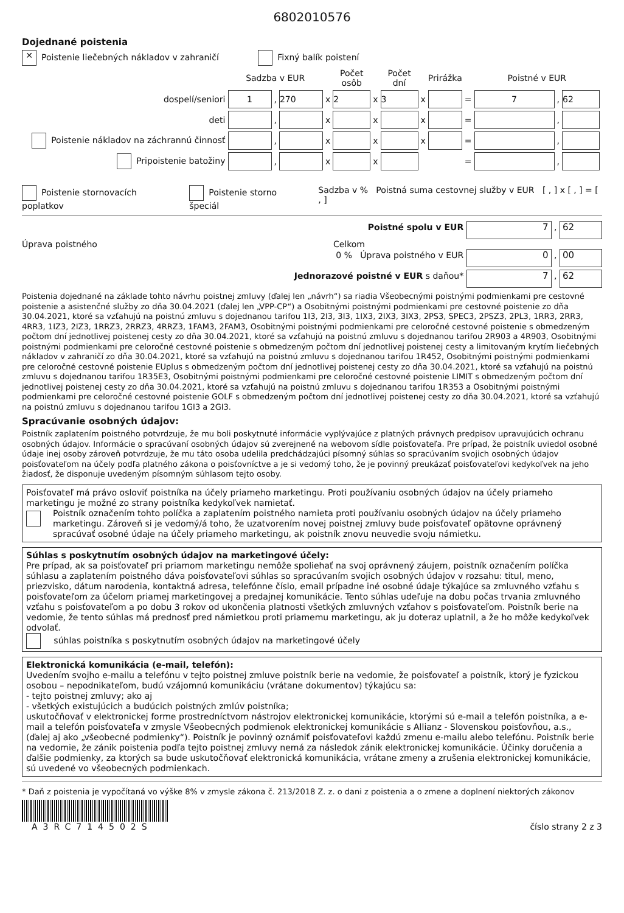6802010576
Dojednané poistenia
✕ Poistenie liečebných nákladov v zahraničí Fixný balík poistení
| | Sadzba v EUR | | | | Počet osôb | | Počet dní | | Prirážka | | Poistné v EUR | | |
| dospelí/seniori | 1 | , | 270 | x | 2 | x | 3 | x | | = | 7 | , | 62 |
| deti | | , | | x | | x | | x | | = | | , | |
| Poistenie nákladov na záchrannú činnosť | | , | | x | | x | | x | | = | | , | |
| Pripoistenie batožiny | | , | | x | | x | | | | = | | , | |
Poistenie stornovacích poplatkov
Poistenie storno špeciál Sadzba v % Poistná suma cestovnej služby v EUR [ , ] x [ , ] = [ , ]
Poistné spolu v EUR 7 , 62
Úprava poistného Celkom
0 % Úprava poistného v EUR 0 , 00
Jednorazové poistné v EUR s daňou* 7 , 62
Poistenia dojednané na základe tohto návrhu poistnej zmluvy (ďalej len „návrh“) sa riadia Všeobecnými poistnými podmienkami pre cestovné poistenie a asistenčné služby zo dňa 30.04.2021 (ďalej len „VPP-CP“) a Osobitnými poistnými podmienkami pre cestovné poistenie zo dňa 30.04.2021, ktoré sa vzťahujú na poistnú zmluvu s dojednanou tarifou 1I3, 2I3, 3I3, 1IX3, 2IX3, 3IX3, 2PS3, SPEC3, 2PSZ3, 2PL3, 1RR3, 2RR3, 4RR3, 1IZ3, 2IZ3, 1RRZ3, 2RRZ3, 4RRZ3, 1FAM3, 2FAM3, Osobitnými poistnými podmienkami pre celoročné cestovné poistenie s obmedzeným počtom dní jednotlivej poistenej cesty zo dňa 30.04.2021, ktoré sa vzťahujú na poistnú zmluvu s dojednanou tarifou 2R903 a 4R903, Osobitnými poistnými podmienkami pre celoročné cestovné poistenie s obmedzeným počtom dní jednotlivej poistenej cesty a limitovaným krytím liečebných nákladov v zahraničí zo dňa 30.04.2021, ktoré sa vzťahujú na poistnú zmluvu s dojednanou tarifou 1R452, Osobitnými poistnými podmienkami pre celoročné cestovné poistenie EUplus s obmedzeným počtom dní jednotlivej poistenej cesty zo dňa 30.04.2021, ktoré sa vzťahujú na poistnú zmluvu s dojednanou tarifou 1R35E3, Osobitnými poistnými podmienkami pre celoročné cestovné poistenie LIMIT s obmedzeným počtom dní jednotlivej poistenej cesty zo dňa 30.04.2021, ktoré sa vzťahujú na poistnú zmluvu s dojednanou tarifou 1R353 a Osobitnými poistnými podmienkami pre celoročné cestovné poistenie GOLF s obmedzeným počtom dní jednotlivej poistenej cesty zo dňa 30.04.2021, ktoré sa vzťahujú na poistnú zmluvu s dojednanou tarifou 1GI3 a 2GI3.
Spracúvanie osobných údajov:
Poistník zaplatením poistného potvrdzuje, že mu boli poskytnuté informácie vyplývajúce z platných právnych predpisov upravujúcich ochranu osobných údajov. Informácie o spracúvaní osobných údajov sú zverejnené na webovom sídle poisťovateľa. Pre prípad, že poistník uviedol osobné údaje inej osoby zároveň potvrdzuje, že mu táto osoba udelila predchádzajúci písomný súhlas so spracúvaním svojich osobných údajov poisťovateľom na účely podľa platného zákona o poisťovníctve a je si vedomý toho, že je povinný preukázať poisťovateľovi kedykoľvek na jeho žiadosť, že disponuje uvedeným písomným súhlasom tejto osoby.
Poisťovateľ má právo osloviť poistníka na účely priameho marketingu. Proti používaniu osobných údajov na účely priameho marketingu je možné zo strany poistníka kedykoľvek namietať.
Poistník označením tohto políčka a zaplatením poistného namieta proti používaniu osobných údajov na účely priameho marketingu. Zároveň si je vedomý/á toho, že uzatvorením novej poistnej zmluvy bude poisťovateľ opätovne oprávnený spracúvať osobné údaje na účely priameho marketingu, ak poistník znovu neuvedie svoju námietku.
Súhlas s poskytnutím osobných údajov na marketingové účely:
Pre prípad, ak sa poisťovateľ pri priamom marketingu nemôže spoliehať na svoj oprávnený záujem, poistník označením políčka súhlasu a zaplatením poistného dáva poisťovateľovi súhlas so spracúvaním svojich osobných údajov v rozsahu: titul, meno, priezvisko, dátum narodenia, kontaktná adresa, telefónne číslo, email prípadne iné osobné údaje týkajúce sa zmluvného vzťahu s poisťovateľom za účelom priamej marketingovej a predajnej komunikácie. Tento súhlas udeľuje na dobu počas trvania zmluvného vzťahu s poisťovateľom a po dobu 3 rokov od ukončenia platnosti všetkých zmluvných vzťahov s poisťovateľom. Poistník berie na vedomie, že tento súhlas má prednosť pred námietkou proti priamemu marketingu, ak ju doteraz uplatnil, a že ho môže kedykoľvek odvolať.
súhlas poistníka s poskytnutím osobných údajov na marketingové účely
Elektronická komunikácia (e-mail, telefón):
Uvedením svojho e-mailu a telefónu v tejto poistnej zmluve poistník berie na vedomie, že poisťovateľ a poistník, ktorý je fyzickou osobou – nepodnikateľom, budú vzájomnú komunikáciu (vrátane dokumentov) týkajúcu sa:
- tejto poistnej zmluvy; ako aj
- všetkých existujúcich a budúcich poistných zmlúv poistníka;
uskutočňovať v elektronickej forme prostredníctvom nástrojov elektronickej komunikácie, ktorými sú e-mail a telefón poistníka, a e-mail a telefón poisťovateľa v zmysle Všeobecných podmienok elektronickej komunikácie s Allianz - Slovenskou poisťovňou, a.s., (ďalej aj ako „všeobecné podmienky“). Poistník je povinný oznámiť poisťovateľovi každú zmenu e-mailu alebo telefónu. Poistník berie na vedomie, že zánik poistenia podľa tejto poistnej zmluvy nemá za následok zánik elektronickej komunikácie. Účinky doručenia a ďalšie podmienky, za ktorých sa bude uskutočňovať elektronická komunikácia, vrátane zmeny a zrušenia elektronickej komunikácie, sú uvedené vo všeobecných podmienkach.
* Daň z poistenia je vypočítaná vo výške 8% v zmysle zákona č. 213/2018 Z. z. o dani z poistenia a o zmene a doplnení niektorých zákonov
A3RC714502S
číslo strany 2 z 3